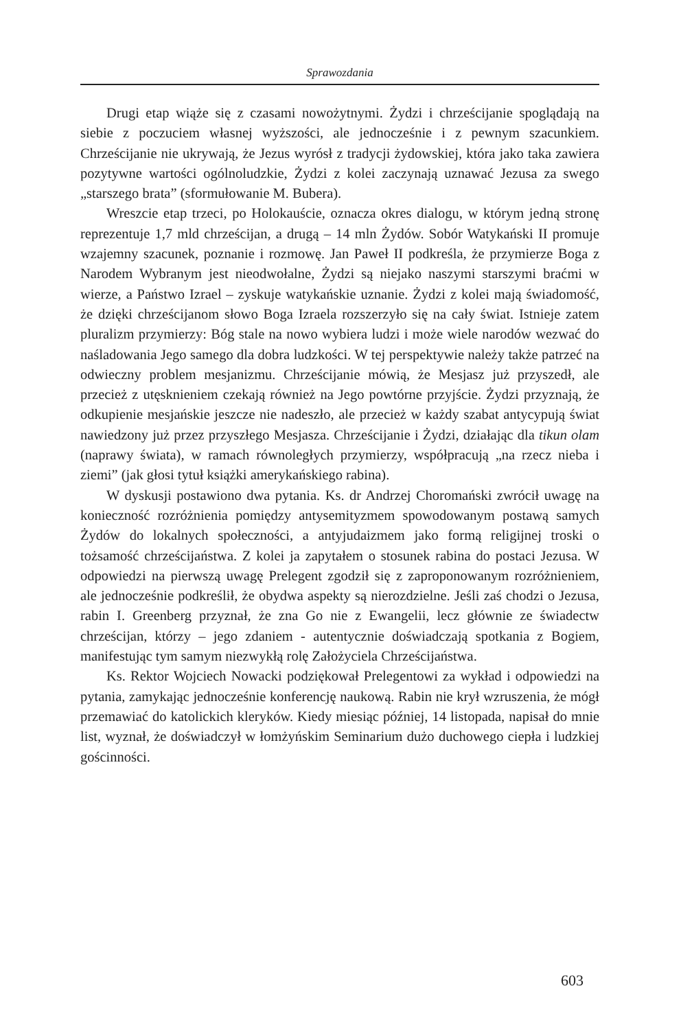Sprawozdania
Drugi etap wiąże się z czasami nowożytnymi. Żydzi i chrześcijanie spoglądają na siebie z poczuciem własnej wyższości, ale jednocześnie i z pewnym szacunkiem. Chrześcijanie nie ukrywają, że Jezus wyrósł z tradycji żydowskiej, która jako taka zawiera pozytywne wartości ogólnoludzkie, Żydzi z kolei zaczynają uznawać Jezusa za swego „starszego brata” (sformułowanie M. Bubera).
Wreszcie etap trzeci, po Holokauście, oznacza okres dialogu, w którym jedną stronę reprezentuje 1,7 mld chrześcijan, a drugą – 14 mln Żydów. Sobór Watykański II promuje wzajemny szacunek, poznanie i rozmowę. Jan Paweł II podkreśla, że przymierze Boga z Narodem Wybranym jest nieodwołalne, Żydzi są niejako naszymi starszymi braćmi w wierze, a Państwo Izrael – zyskuje watykańskie uznanie. Żydzi z kolei mają świadomość, że dzięki chrześcijanom słowo Boga Izraela rozszerzyło się na cały świat. Istnieje zatem pluralizm przymierzy: Bóg stale na nowo wybiera ludzi i może wiele narodów wezwać do naśladowania Jego samego dla dobra ludzkości. W tej perspektywie należy także patrzeć na odwieczny problem mesjanizmu. Chrześcijanie mówią, że Mesjasz już przyszedł, ale przecież z utęsknieniem czekają również na Jego powtórne przyjście. Żydzi przyznają, że odkupienie mesjańskie jeszcze nie nadeszło, ale przecież w każdy szabat antycypują świat nawiedzony już przez przyszłego Mesjasza. Chrześcijanie i Żydzi, działając dla tikun olam (naprawy świata), w ramach równoległych przymierzy, współpracują „na rzecz nieba i ziemi” (jak głosi tytuł książki amerykańskiego rabina).
W dyskusji postawiono dwa pytania. Ks. dr Andrzej Choromański zwrócił uwagę na konieczność rozróżnienia pomiędzy antysemityzmem spowodowanym postawą samych Żydów do lokalnych społeczności, a antyjudaizmem jako formą religijnej troski o tożsamość chrześcijaństwa. Z kolei ja zapytałem o stosunek rabina do postaci Jezusa. W odpowiedzi na pierwszą uwagę Prelegent zgodził się z zaproponowanym rozróżnieniem, ale jednocześnie podkreślił, że obydwa aspekty są nierozdzielne. Jeśli zaś chodzi o Jezusa, rabin I. Greenberg przyznał, że zna Go nie z Ewangelii, lecz głównie ze świadectw chrześcijan, którzy – jego zdaniem - autentycznie doświadczają spotkania z Bogiem, manifestując tym samym niezwykłą rolę Założyciela Chrześcijaństwa.
Ks. Rektor Wojciech Nowacki podziękował Prelegentowi za wykład i odpowiedzi na pytania, zamykając jednocześnie konferencję naukową. Rabin nie krył wzruszenia, że mógł przemawiać do katolickich kleryków. Kiedy miesiąc później, 14 listopada, napisał do mnie list, wyznał, że doświadczył w łomżyńskim Seminarium dużo duchowego ciepła i ludzkiej gościnności.
603